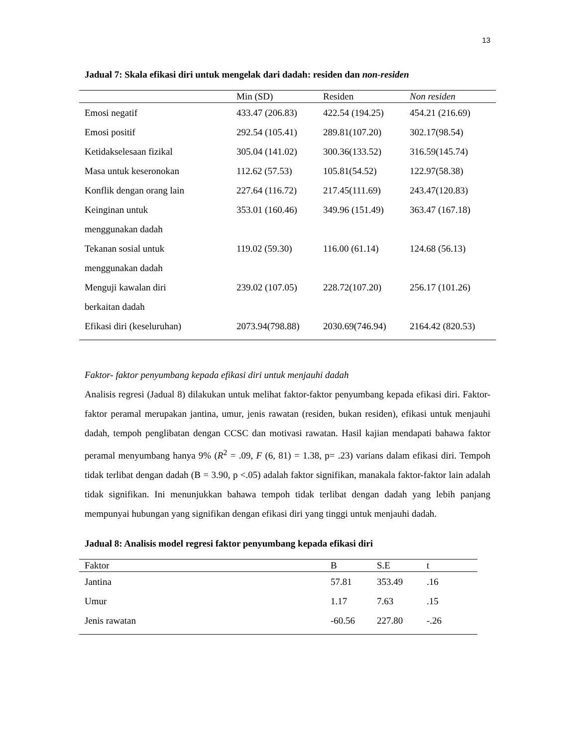13
Jadual 7: Skala efikasi diri untuk mengelak dari dadah: residen dan non-residen
| | Min (SD) | Residen | Non residen |
| --- | --- | --- | --- |
| Emosi negatif | 433.47 (206.83) | 422.54 (194.25) | 454.21 (216.69) |
| Emosi positif | 292.54 (105.41) | 289.81(107.20) | 302.17(98.54) |
| Ketidakselesaan fizikal | 305.04 (141.02) | 300.36(133.52) | 316.59(145.74) |
| Masa untuk keseronokan | 112.62 (57.53) | 105.81(54.52) | 122.97(58.38) |
| Konflik dengan orang lain | 227.64 (116.72) | 217.45(111.69) | 243.47(120.83) |
| Keinginan untuk menggunakan dadah | 353.01 (160.46) | 349.96 (151.49) | 363.47 (167.18) |
| Tekanan sosial untuk menggunakan dadah | 119.02 (59.30) | 116.00 (61.14) | 124.68 (56.13) |
| Menguji kawalan diri berkaitan dadah | 239.02 (107.05) | 228.72(107.20) | 256.17 (101.26) |
| Efikasi diri (keseluruhan) | 2073.94(798.88) | 2030.69(746.94) | 2164.42 (820.53) |
Faktor- faktor penyumbang kepada efikasi diri untuk menjauhi dadah
Analisis regresi (Jadual 8) dilakukan untuk melihat faktor-faktor penyumbang kepada efikasi diri. Faktor-faktor peramal merupakan jantina, umur, jenis rawatan (residen, bukan residen), efikasi untuk menjauhi dadah, tempoh penglibatan dengan CCSC dan motivasi rawatan. Hasil kajian mendapati bahawa faktor peramal menyumbang hanya 9% (R<sup>2</sup> = .09, F (6, 81) = 1.38, p= .23) varians dalam efikasi diri. Tempoh tidak terlibat dengan dadah (B = 3.90, p <.05) adalah faktor signifikan, manakala faktor-faktor lain adalah tidak signifikan. Ini menunjukkan bahawa tempoh tidak terlibat dengan dadah yang lebih panjang mempunyai hubungan yang signifikan dengan efikasi diri yang tinggi untuk menjauhi dadah.
Jadual 8: Analisis model regresi faktor penyumbang kepada efikasi diri
| Faktor | B | S.E | t |
| --- | --- | --- | --- |
| Jantina | 57.81 | 353.49 | .16 |
| Umur | 1.17 | 7.63 | .15 |
| Jenis rawatan | -60.56 | 227.80 | -.26 |